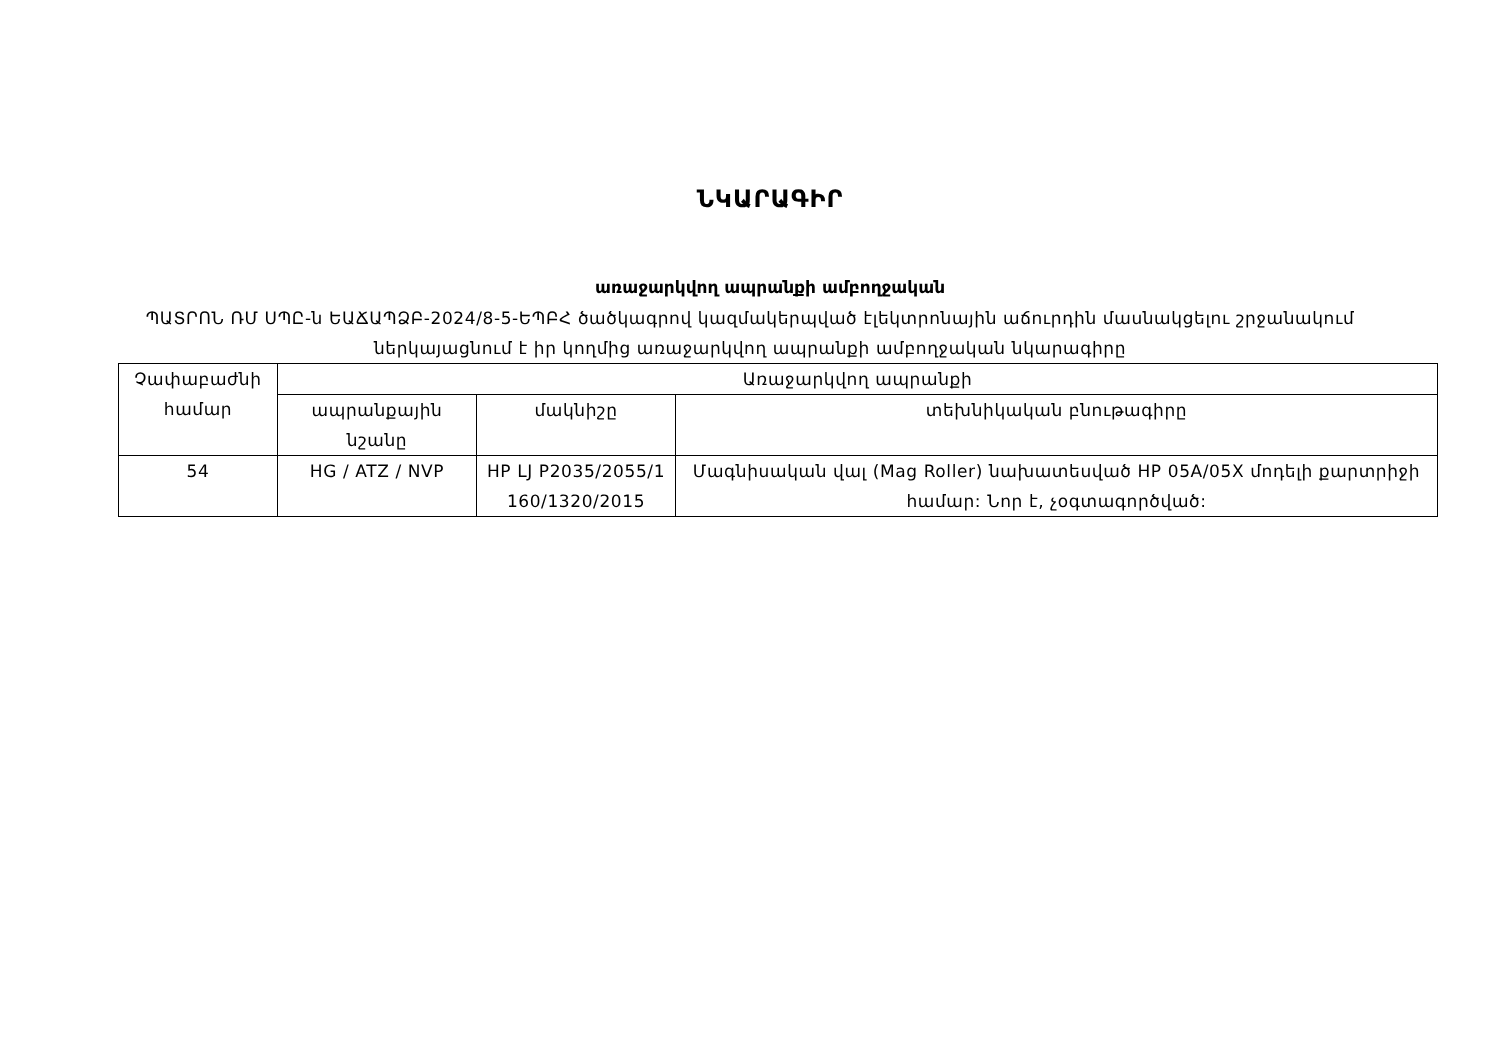ՆԿԱՐԱԳԻՐ
առաջարկվող ապրանքի ամբողջական
ՊԱՏՐՈՆ ՌՄ ՍՊԸ-ն ԵԱՃԱՊՁԲ-2024/8-5-ԵՊԲՀ ծածկագրով կազմակերպված էլեկտրոնային աճուրդին մասնակցելու շրջանակում ներկայացնում է իր կողմից առաջարկվող ապրանքի ամբողջական նկարագիրը
| Չափաբաժնի համար | Առաջարկվող ապրանքի | | |
| --- | --- | --- | --- |
| | ապրանքային նշանը | մակնիշը | տեխնիկական բնութագիրը |
| 54 | HG / ATZ / NVP | HP LJ P2035/2055/1 160/1320/2015 | Մագնիսական վալ (Mag Roller) նախատեսված HP 05A/05X մոդելի քարտրիջի համար: Նոր է, չօգտագործված: |